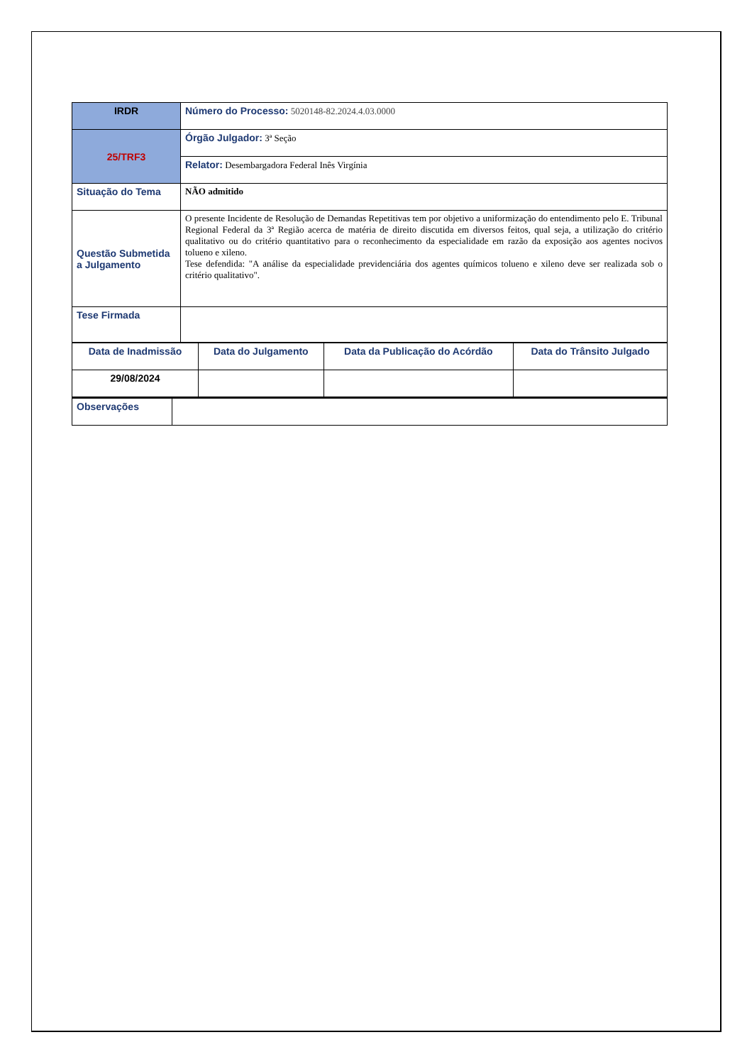| IRDR | Número do Processo: 5020148-82.2024.4.03.0000 |
| 25/TRF3 | Órgão Julgador: 3ª Seção |
| | Relator: Desembargadora Federal Inês Virgínia |
| Situação do Tema | NÃO admitido |
| Questão Submetida a Julgamento | O presente Incidente de Resolução de Demandas Repetitivas tem por objetivo a uniformização do entendimento pelo E. Tribunal Regional Federal da 3ª Região acerca de matéria de direito discutida em diversos feitos, qual seja, a utilização do critério qualitativo ou do critério quantitativo para o reconhecimento da especialidade em razão da exposição aos agentes nocivos tolueno e xileno. Tese defendida: "A análise da especialidade previdenciária dos agentes químicos tolueno e xileno deve ser realizada sob o critério qualitativo". |
| Tese Firmada | |
| Data de Inadmissão | Data do Julgamento | Data da Publicação do Acórdão | Data do Trânsito Julgado |
| 29/08/2024 | | | |
| Observações | |